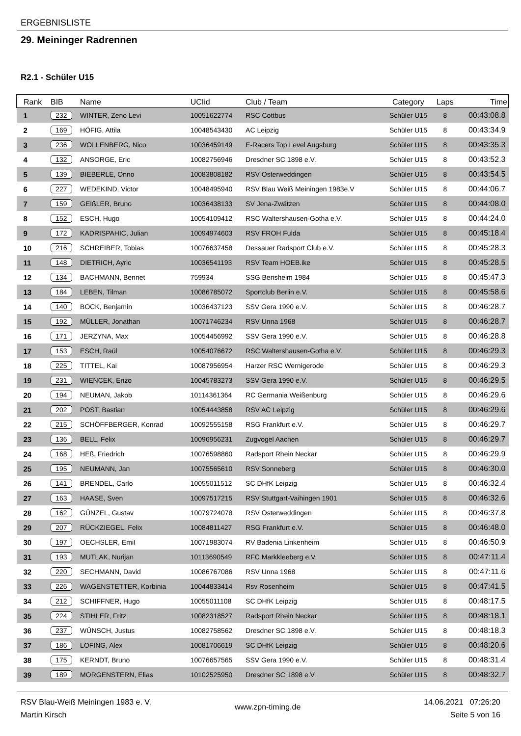ERGEBNISLISTE
29. Meininger Radrennen
R2.1 - Schüler U15
| Rank | BIB | Name | UCIid | Club / Team | Category | Laps | Time |
| --- | --- | --- | --- | --- | --- | --- | --- |
| 1 | 232 | WINTER, Zeno Levi | 10051622774 | RSC Cottbus | Schüler U15 | 8 | 00:43:08.8 |
| 2 | 169 | HÖFIG, Attila | 10048543430 | AC Leipzig | Schüler U15 | 8 | 00:43:34.9 |
| 3 | 236 | WOLLENBERG, Nico | 10036459149 | E-Racers Top Level Augsburg | Schüler U15 | 8 | 00:43:35.3 |
| 4 | 132 | ANSORGE, Eric | 10082756946 | Dresdner SC 1898 e.V. | Schüler U15 | 8 | 00:43:52.3 |
| 5 | 139 | BIEBERLE, Onno | 10083808182 | RSV Osterweddingen | Schüler U15 | 8 | 00:43:54.5 |
| 6 | 227 | WEDEKIND, Victor | 10048495940 | RSV Blau Weiß Meiningen 1983e.V | Schüler U15 | 8 | 00:44:06.7 |
| 7 | 159 | GEIßLER, Bruno | 10036438133 | SV Jena-Zwätzen | Schüler U15 | 8 | 00:44:08.0 |
| 8 | 152 | ESCH, Hugo | 10054109412 | RSC Waltershausen-Gotha e.V. | Schüler U15 | 8 | 00:44:24.0 |
| 9 | 172 | KADRISPAHIC, Julian | 10094974603 | RSV FROH Fulda | Schüler U15 | 8 | 00:45:18.4 |
| 10 | 216 | SCHREIBER, Tobias | 10076637458 | Dessauer Radsport Club e.V. | Schüler U15 | 8 | 00:45:28.3 |
| 11 | 148 | DIETRICH, Ayric | 10036541193 | RSV Team HOEB.ike | Schüler U15 | 8 | 00:45:28.5 |
| 12 | 134 | BACHMANN, Bennet | 759934 | SSG Bensheim 1984 | Schüler U15 | 8 | 00:45:47.3 |
| 13 | 184 | LEBEN, Tilman | 10086785072 | Sportclub Berlin e.V. | Schüler U15 | 8 | 00:45:58.6 |
| 14 | 140 | BOCK, Benjamin | 10036437123 | SSV Gera 1990 e.V. | Schüler U15 | 8 | 00:46:28.7 |
| 15 | 192 | MÜLLER, Jonathan | 10071746234 | RSV Unna 1968 | Schüler U15 | 8 | 00:46:28.7 |
| 16 | 171 | JERZYNA, Max | 10054456992 | SSV Gera 1990 e.V. | Schüler U15 | 8 | 00:46:28.8 |
| 17 | 153 | ESCH, Raúl | 10054076672 | RSC Waltershausen-Gotha e.V. | Schüler U15 | 8 | 00:46:29.3 |
| 18 | 225 | TITTEL, Kai | 10087956954 | Harzer RSC Wernigerode | Schüler U15 | 8 | 00:46:29.3 |
| 19 | 231 | WIENCEK, Enzo | 10045783273 | SSV Gera 1990 e.V. | Schüler U15 | 8 | 00:46:29.5 |
| 20 | 194 | NEUMAN, Jakob | 10114361364 | RC Germania Weißenburg | Schüler U15 | 8 | 00:46:29.6 |
| 21 | 202 | POST, Bastian | 10054443858 | RSV AC Leipzig | Schüler U15 | 8 | 00:46:29.6 |
| 22 | 215 | SCHÖFFBERGER, Konrad | 10092555158 | RSG Frankfurt e.V. | Schüler U15 | 8 | 00:46:29.7 |
| 23 | 136 | BELL, Felix | 10096956231 | Zugvogel Aachen | Schüler U15 | 8 | 00:46:29.7 |
| 24 | 168 | HEß, Friedrich | 10076598860 | Radsport Rhein Neckar | Schüler U15 | 8 | 00:46:29.9 |
| 25 | 195 | NEUMANN, Jan | 10075565610 | RSV Sonneberg | Schüler U15 | 8 | 00:46:30.0 |
| 26 | 141 | BRENDEL, Carlo | 10055011512 | SC DHfK Leipzig | Schüler U15 | 8 | 00:46:32.4 |
| 27 | 163 | HAASE, Sven | 10097517215 | RSV Stuttgart-Vaihingen 1901 | Schüler U15 | 8 | 00:46:32.6 |
| 28 | 162 | GÜNZEL, Gustav | 10079724078 | RSV Osterweddingen | Schüler U15 | 8 | 00:46:37.8 |
| 29 | 207 | RÜCKZIEGEL, Felix | 10084811427 | RSG Frankfurt e.V. | Schüler U15 | 8 | 00:46:48.0 |
| 30 | 197 | OECHSLER, Emil | 10071983074 | RV Badenia Linkenheim | Schüler U15 | 8 | 00:46:50.9 |
| 31 | 193 | MUTLAK, Nurijan | 10113690549 | RFC Markkleeberg e.V. | Schüler U15 | 8 | 00:47:11.4 |
| 32 | 220 | SECHMANN, David | 10086767086 | RSV Unna 1968 | Schüler U15 | 8 | 00:47:11.6 |
| 33 | 226 | WAGENSTETTER, Korbinia | 10044833414 | Rsv Rosenheim | Schüler U15 | 8 | 00:47:41.5 |
| 34 | 212 | SCHIFFNER, Hugo | 10055011108 | SC DHfK Leipzig | Schüler U15 | 8 | 00:48:17.5 |
| 35 | 224 | STIHLER, Fritz | 10082318527 | Radsport Rhein Neckar | Schüler U15 | 8 | 00:48:18.1 |
| 36 | 237 | WÜNSCH, Justus | 10082758562 | Dresdner SC 1898 e.V. | Schüler U15 | 8 | 00:48:18.3 |
| 37 | 186 | LOFING, Alex | 10081706619 | SC DHfK Leipzig | Schüler U15 | 8 | 00:48:20.6 |
| 38 | 175 | KERNDT, Bruno | 10076657565 | SSV Gera 1990 e.V. | Schüler U15 | 8 | 00:48:31.4 |
| 39 | 189 | MORGENSTERN, Elias | 10102525950 | Dresdner SC 1898 e.V. | Schüler U15 | 8 | 00:48:32.7 |
RSV Blau-Weiß Meiningen 1983 e. V.
Martin Kirsch
www.zpn-timing.de
14.06.2021 07:26:20
Seite 5 von 16